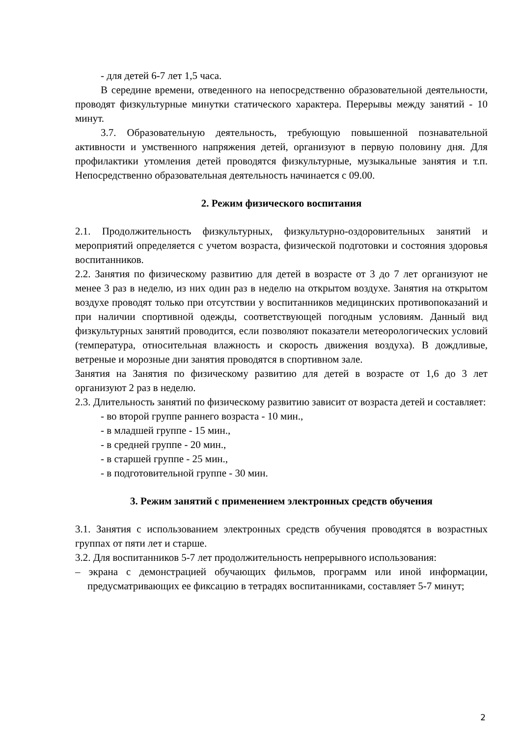- для детей 6-7 лет 1,5 часа.
В середине времени, отведенного на непосредственно образовательной деятельности, проводят физкультурные минутки статического характера. Перерывы между занятий - 10 минут.
3.7. Образовательную деятельность, требующую повышенной познавательной активности и умственного напряжения детей, организуют в первую половину дня. Для профилактики утомления детей проводятся физкультурные, музыкальные занятия и т.п. Непосредственно образовательная деятельность начинается с 09.00.
2. Режим физического воспитания
2.1. Продолжительность физкультурных, физкультурно-оздоровительных занятий и мероприятий определяется с учетом возраста, физической подготовки и состояния здоровья воспитанников.
2.2. Занятия по физическому развитию для детей в возрасте от 3 до 7 лет организуют не менее 3 раз в неделю, из них один раз в неделю на открытом воздухе. Занятия на открытом воздухе проводят только при отсутствии у воспитанников медицинских противопоказаний и при наличии спортивной одежды, соответствующей погодным условиям. Данный вид физкультурных занятий проводится, если позволяют показатели метеорологических условий (температура, относительная влажность и скорость движения воздуха). В дождливые, ветреные и морозные дни занятия проводятся в спортивном зале.
Занятия на Занятия по физическому развитию для детей в возрасте от 1,6 до 3 лет организуют 2 раз в неделю.
2.3. Длительность занятий по физическому развитию зависит от возраста детей и составляет:
- во второй группе раннего возраста - 10 мин.,
- в младшей группе - 15 мин.,
- в средней группе - 20 мин.,
- в старшей группе - 25 мин.,
- в подготовительной группе - 30 мин.
3. Режим занятий с применением электронных средств обучения
3.1. Занятия с использованием электронных средств обучения проводятся в возрастных группах от пяти лет и старше.
3.2. Для воспитанников 5-7 лет продолжительность непрерывного использования:
– экрана с демонстрацией обучающих фильмов, программ или иной информации, предусматривающих ее фиксацию в тетрадях воспитанниками, составляет 5-7 минут;
2